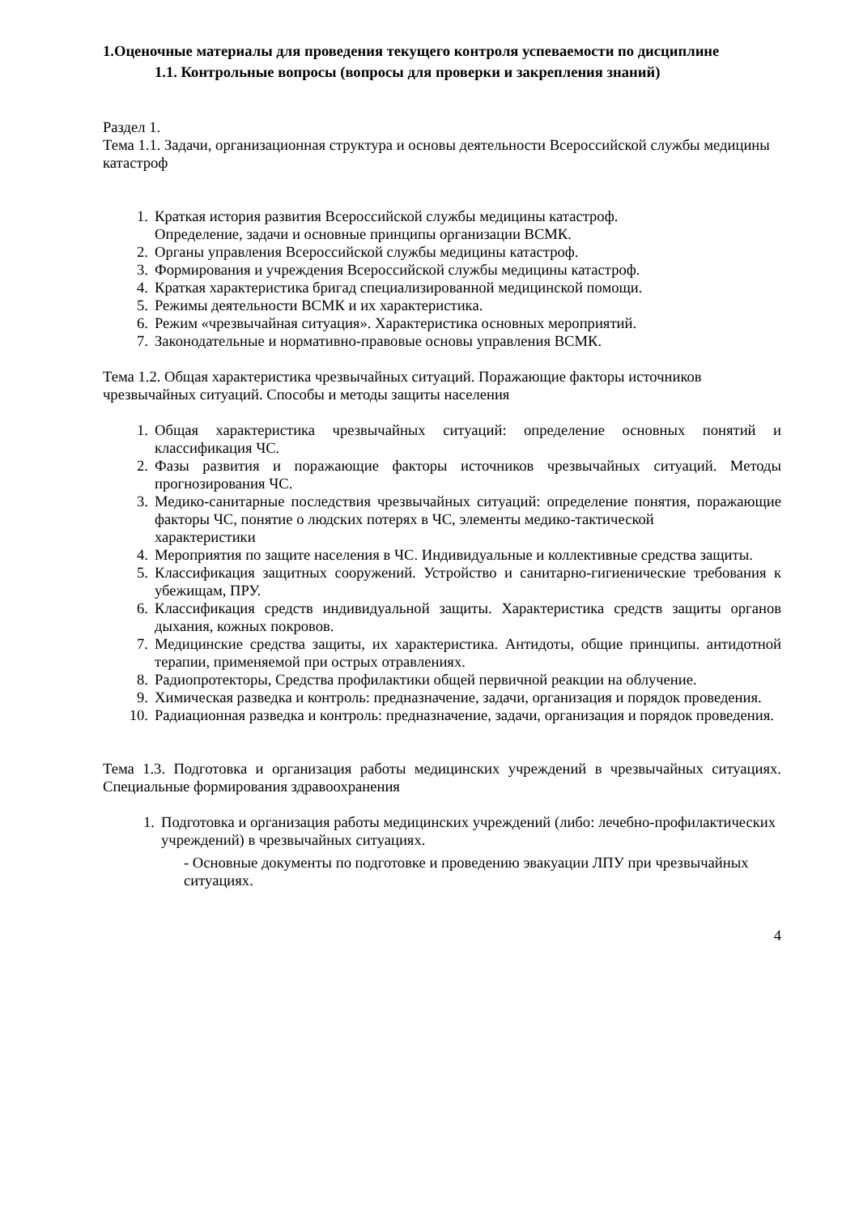1.Оценочные материалы для проведения текущего контроля успеваемости по дисциплине
1.1. Контрольные вопросы (вопросы для проверки и закрепления знаний)
Раздел 1.
Тема 1.1. Задачи, организационная структура и основы деятельности Всероссийской службы медицины катастроф
1. Краткая история развития Всероссийской службы медицины катастроф.
Определение, задачи и основные принципы организации ВСМК.
2. Органы управления Всероссийской службы медицины катастроф.
3. Формирования и учреждения Всероссийской службы медицины катастроф.
4. Краткая характеристика бригад специализированной медицинской помощи.
5. Режимы деятельности ВСМК и их характеристика.
6. Режим «чрезвычайная ситуация». Характеристика основных мероприятий.
7. Законодательные и нормативно-правовые основы управления ВСМК.
Тема 1.2. Общая характеристика чрезвычайных ситуаций. Поражающие факторы источников чрезвычайных ситуаций. Способы и методы защиты населения
1. Общая характеристика чрезвычайных ситуаций: определение основных понятий и классификация ЧС.
2. Фазы развития и поражающие факторы источников чрезвычайных ситуаций. Методы прогнозирования ЧС.
3. Медико-санитарные последствия чрезвычайных ситуаций: определение понятия, поражающие факторы ЧС, понятие о людских потерях в ЧС, элементы медико-тактической
характеристики
4. Мероприятия по защите населения в ЧС. Индивидуальные и коллективные средства защиты.
5. Классификация защитных сооружений. Устройство и санитарно-гигиенические требования к убежищам, ПРУ.
6. Классификация средств индивидуальной защиты. Характеристика средств защиты органов дыхания, кожных покровов.
7. Медицинские средства защиты, их характеристика. Антидоты, общие принципы. антидотной терапии, применяемой при острых отравлениях.
8. Радиопротекторы, Средства профилактики общей первичной реакции на облучение.
9. Химическая разведка и контроль: предназначение, задачи, организация и порядок проведения.
10. Радиационная разведка и контроль: предназначение, задачи, организация и порядок проведения.
Тема 1.3. Подготовка и организация работы медицинских учреждений в чрезвычайных ситуациях. Специальные формирования здравоохранения
1. Подготовка и организация работы медицинских учреждений (либо: лечебно-профилактических учреждений) в чрезвычайных ситуациях.
- Основные документы по подготовке и проведению эвакуации ЛПУ при чрезвычайных ситуациях.
4